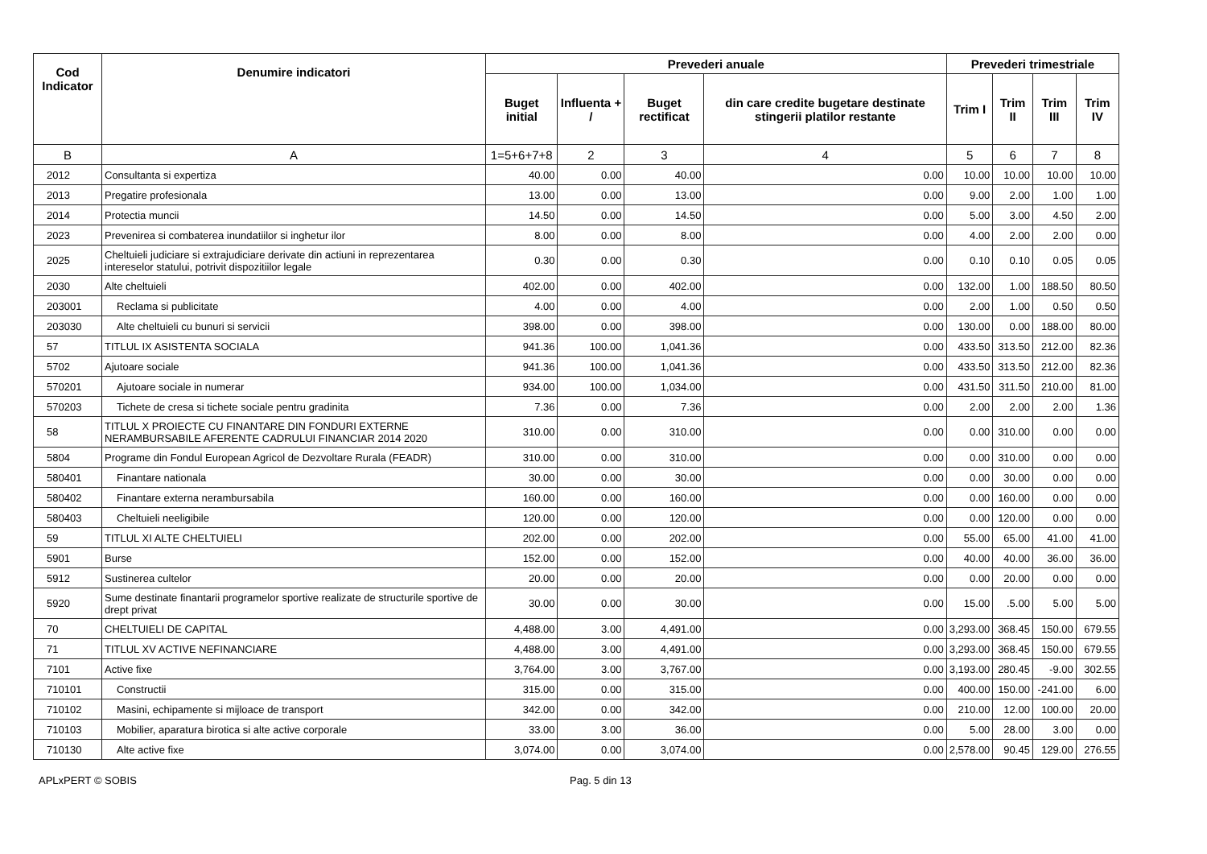| Cod Indicator | Denumire indicatori | Prevederi anuale | | | | Prevederi trimestriale | | | |
| --- | --- | --- | --- | --- | --- | --- | --- | --- | --- |
| | | Buget initial | Influenta + / | Buget rectificat | din care credite bugetare destinate stingerii platilor restante | Trim I | Trim II | Trim III | Trim IV |
| B | A | 1=5+6+7+8 | 2 | 3 | 4 | 5 | 6 | 7 | 8 |
| 2012 | Consultanta si expertiza | 40.00 | 0.00 | 40.00 | 0.00 | 10.00 | 10.00 | 10.00 | 10.00 |
| 2013 | Pregatire profesionala | 13.00 | 0.00 | 13.00 | 0.00 | 9.00 | 2.00 | 1.00 | 1.00 |
| 2014 | Protectia muncii | 14.50 | 0.00 | 14.50 | 0.00 | 5.00 | 3.00 | 4.50 | 2.00 |
| 2023 | Prevenirea si combaterea inundatiilor si inghetur ilor | 8.00 | 0.00 | 8.00 | 0.00 | 4.00 | 2.00 | 2.00 | 0.00 |
| 2025 | Cheltuieli judiciare si extrajudiciare derivate din actiuni in reprezentarea intereselor statului, potrivit dispozitiilor legale | 0.30 | 0.00 | 0.30 | 0.00 | 0.10 | 0.10 | 0.05 | 0.05 |
| 2030 | Alte cheltuieli | 402.00 | 0.00 | 402.00 | 0.00 | 132.00 | 1.00 | 188.50 | 80.50 |
| 203001 | Reclama si publicitate | 4.00 | 0.00 | 4.00 | 0.00 | 2.00 | 1.00 | 0.50 | 0.50 |
| 203030 | Alte cheltuieli cu bunuri si servicii | 398.00 | 0.00 | 398.00 | 0.00 | 130.00 | 0.00 | 188.00 | 80.00 |
| 57 | TITLUL IX ASISTENTA SOCIALA | 941.36 | 100.00 | 1,041.36 | 0.00 | 433.50 | 313.50 | 212.00 | 82.36 |
| 5702 | Ajutoare sociale | 941.36 | 100.00 | 1,041.36 | 0.00 | 433.50 | 313.50 | 212.00 | 82.36 |
| 570201 | Ajutoare sociale in numerar | 934.00 | 100.00 | 1,034.00 | 0.00 | 431.50 | 311.50 | 210.00 | 81.00 |
| 570203 | Tichete de cresa si tichete sociale pentru gradinita | 7.36 | 0.00 | 7.36 | 0.00 | 2.00 | 2.00 | 2.00 | 1.36 |
| 58 | TITLUL X PROIECTE CU FINANTARE DIN FONDURI EXTERNE NERAMBURSABILE AFERENTE CADRULUI FINANCIAR 2014 2020 | 310.00 | 0.00 | 310.00 | 0.00 | 0.00 | 310.00 | 0.00 | 0.00 |
| 5804 | Programe din Fondul European Agricol de Dezvoltare Rurala (FEADR) | 310.00 | 0.00 | 310.00 | 0.00 | 0.00 | 310.00 | 0.00 | 0.00 |
| 580401 | Finantare nationala | 30.00 | 0.00 | 30.00 | 0.00 | 0.00 | 30.00 | 0.00 | 0.00 |
| 580402 | Finantare externa nerambursabila | 160.00 | 0.00 | 160.00 | 0.00 | 0.00 | 160.00 | 0.00 | 0.00 |
| 580403 | Cheltuieli neeligibile | 120.00 | 0.00 | 120.00 | 0.00 | 0.00 | 120.00 | 0.00 | 0.00 |
| 59 | TITLUL XI ALTE CHELTUIELI | 202.00 | 0.00 | 202.00 | 0.00 | 55.00 | 65.00 | 41.00 | 41.00 |
| 5901 | Burse | 152.00 | 0.00 | 152.00 | 0.00 | 40.00 | 40.00 | 36.00 | 36.00 |
| 5912 | Sustinerea cultelor | 20.00 | 0.00 | 20.00 | 0.00 | 0.00 | 20.00 | 0.00 | 0.00 |
| 5920 | Sume destinate finantarii programelor sportive realizate de structurile sportive de drept privat | 30.00 | 0.00 | 30.00 | 0.00 | 15.00 | .5.00 | 5.00 | 5.00 |
| 70 | CHELTUIELI DE CAPITAL | 4,488.00 | 3.00 | 4,491.00 | 0.00 | 3,293.00 | 368.45 | 150.00 | 679.55 |
| 71 | TITLUL XV ACTIVE NEFINANCIARE | 4,488.00 | 3.00 | 4,491.00 | 0.00 | 3,293.00 | 368.45 | 150.00 | 679.55 |
| 7101 | Active fixe | 3,764.00 | 3.00 | 3,767.00 | 0.00 | 3,193.00 | 280.45 | -9.00 | 302.55 |
| 710101 | Constructii | 315.00 | 0.00 | 315.00 | 0.00 | 400.00 | 150.00 | -241.00 | 6.00 |
| 710102 | Masini, echipamente si mijloace de transport | 342.00 | 0.00 | 342.00 | 0.00 | 210.00 | 12.00 | 100.00 | 20.00 |
| 710103 | Mobilier, aparatura birotica si alte active corporale | 33.00 | 3.00 | 36.00 | 0.00 | 5.00 | 28.00 | 3.00 | 0.00 |
| 710130 | Alte active fixe | 3,074.00 | 0.00 | 3,074.00 | 0.00 | 2,578.00 | 90.45 | 129.00 | 276.55 |
APLxPERT © SOBIS Pag. 5 din 13